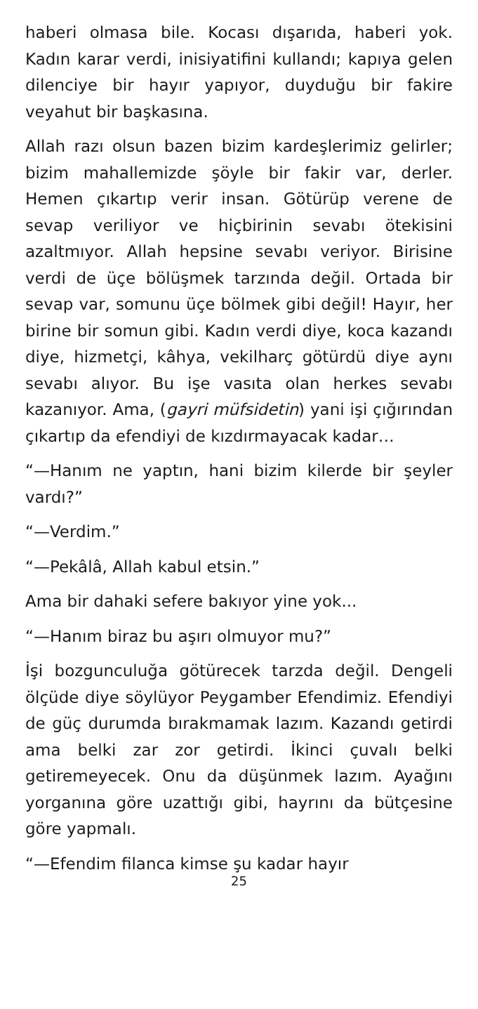haberi olmasa bile. Kocası dışarıda, haberi yok. Kadın karar verdi, inisiyatifini kullandı; kapıya gelen dilenciye bir hayır yapıyor, duyduğu bir fakire veyahut bir başkasına.
Allah razı olsun bazen bizim kardeşlerimiz gelirler; bizim mahallemizde şöyle bir fakir var, derler. Hemen çıkartıp verir insan. Götürüp verene de sevap veriliyor ve hiçbirinin sevabı ötekisini azaltmıyor. Allah hepsine sevabı veriyor. Birisine verdi de üçe bölüşmek tarzında değil. Ortada bir sevap var, somunu üçe bölmek gibi değil! Hayır, her birine bir somun gibi. Kadın verdi diye, koca kazandı diye, hizmetçi, kâhya, vekilharç götürdü diye aynı sevabı alıyor. Bu işe vasıta olan herkes sevabı kazanıyor. Ama, (gayri müfsidetin) yani işi çığırından çıkartıp da efendiyi de kızdırmayacak kadar…
“—Hanım ne yaptın, hani bizim kilerde bir şeyler vardı?”
“—Verdim.”
“—Pekâlâ, Allah kabul etsin.”
Ama bir dahaki sefere bakıyor yine yok...
“—Hanım biraz bu aşırı olmuyor mu?”
İşi bozgunculuğa götürecek tarzda değil. Dengeli ölçüde diye söylüyor Peygamber Efendimiz. Efendiyi de güç durumda bırakmamak lazım. Kazandı getirdi ama belki zar zor getirdi. İkinci çuvalı belki getiremeyecek. Onu da düşünmek lazım. Ayağını yorganına göre uzattığı gibi, hayrını da bütçesine göre yapmalı.
“—Efendim filanca kimse şu kadar hayır
25